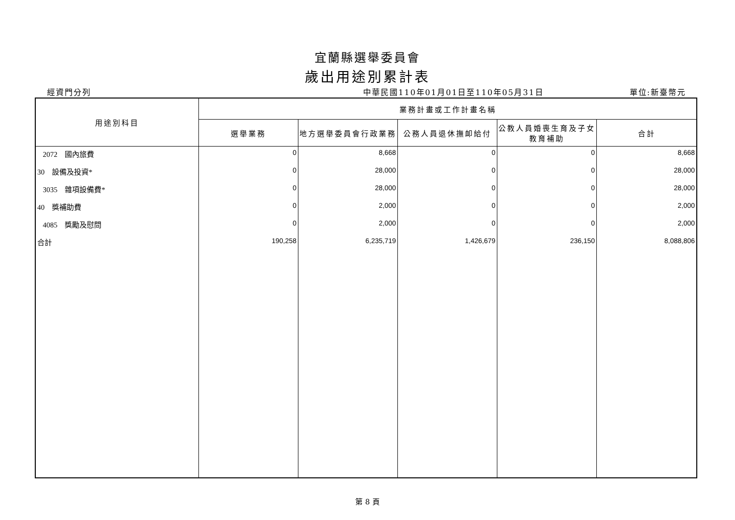宜蘭縣選舉委員會
歲出用途別累計表
經資門分列 中華民國110年01月01日至110年05月31日 單位:新臺幣元
| 用途別科目 | 業務計畫或工作計畫名稱 | | | | |
| --- | --- | --- | --- | --- | --- |
| | 選舉業務 | 地方選舉委員會行政業務 | 公務人員退休撫卹給付 | 公教人員婚喪生育及子女教育補助 | 合計 |
| 2072 國內旅費 | 0 | 8,668 | 0 | 0 | 8,668 |
| 30 設備及投資* | 0 | 28,000 | 0 | 0 | 28,000 |
| 3035 雜項設備費* | 0 | 28,000 | 0 | 0 | 28,000 |
| 40 獎補助費 | 0 | 2,000 | 0 | 0 | 2,000 |
| 4085 獎勵及慰問 | 0 | 2,000 | 0 | 0 | 2,000 |
| 合計 | 190,258 | 6,235,719 | 1,426,679 | 236,150 | 8,088,806 |
第 8 頁